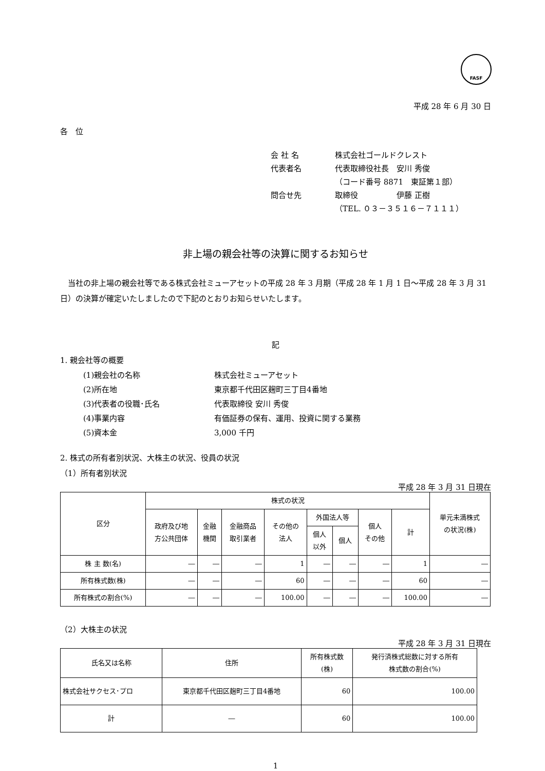FASF
平成 28 年 6 月 30 日
各　位
会 社 名 株式会社ゴールドクレスト
代表者名 代表取締役社長　安川 秀俊
（コード番号 8871　東証第１部）
問合せ先 取締役　　　　　伊藤 正樹
（TEL. ０３－３５１６－７１１１）
非上場の親会社等の決算に関するお知らせ
　当社の非上場の親会社等である株式会社ミューアセットの平成 28 年 3 月期（平成 28 年 1 月 1 日～平成 28 年 3 月 31 日）の決算が確定いたしましたので下記のとおりお知らせいたします。
記
1. 親会社等の概要
(1)親会社の名称 株式会社ミューアセット
(2)所在地 東京都千代田区麹町三丁目4番地
(3)代表者の役職･氏名 代表取締役 安川 秀俊
(4)事業内容 有価証券の保有、運用、投資に関する業務
(5)資本金 3,000 千円
2. 株式の所有者別状況、大株主の状況、役員の状況
（1）所有者別状況
平成 28 年 3 月 31 日現在
| 区分 | 株式の状況 | | | | | | | | 単元未満株式 の状況(株) |
| --- | --- | --- | --- | --- | --- | --- | --- | --- | --- |
| | 政府及び地 方公共団体 | 金融 機関 | 金融商品 取引業者 | その他の 法人 | 外国法人等 | | 個人 その他 | 計 | |
| | | | | | 個人 以外 | 個人 | | | |
| 株 主 数(名) | ― | ― | ― | 1 | ― | ― | ― | 1 | ― |
| 所有株式数(株) | ― | ― | ― | 60 | ― | ― | ― | 60 | ― |
| 所有株式の割合(%) | ― | ― | ― | 100.00 | ― | ― | ― | 100.00 | ― |
（2）大株主の状況
平成 28 年 3 月 31 日現在
| 氏名又は名称 | 住所 | 所有株式数 (株) | 発行済株式総数に対する所有 株式数の割合(%) |
| --- | --- | --- | --- |
| 株式会社サクセス･プロ | 東京都千代田区麹町三丁目4番地 | 60 | 100.00 |
| 計 | ― | 60 | 100.00 |
1